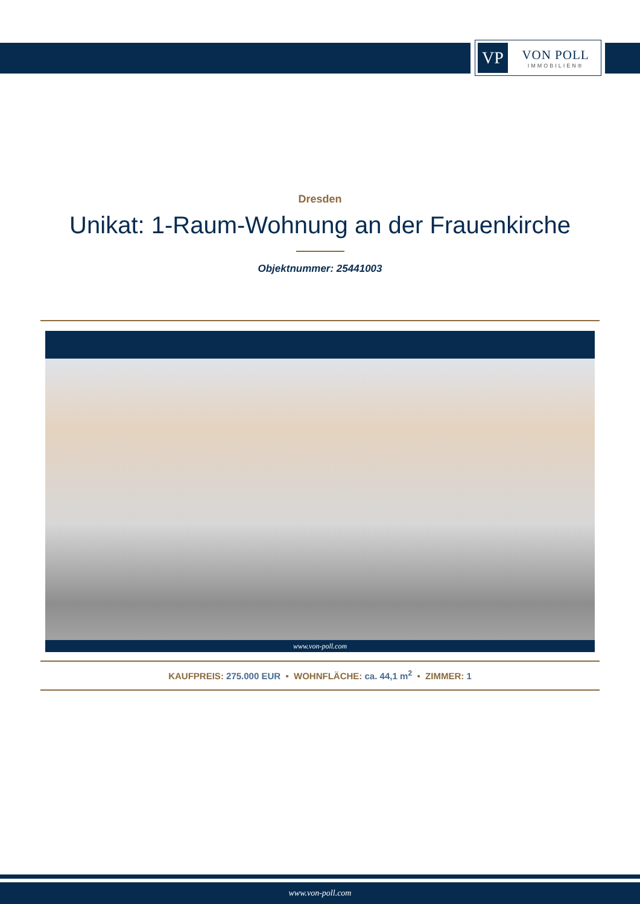VP
VON POLL
IMMOBILIEN®
Dresden
Unikat: 1-Raum-Wohnung an der Frauenkirche
Objektnummer: 25441003
www.von-poll.com
KAUFPREIS: 275.000 EUR • WOHNFLÄCHE: ca. 44,1 m<sup>2</sup> • ZIMMER: 1
www.von-poll.com